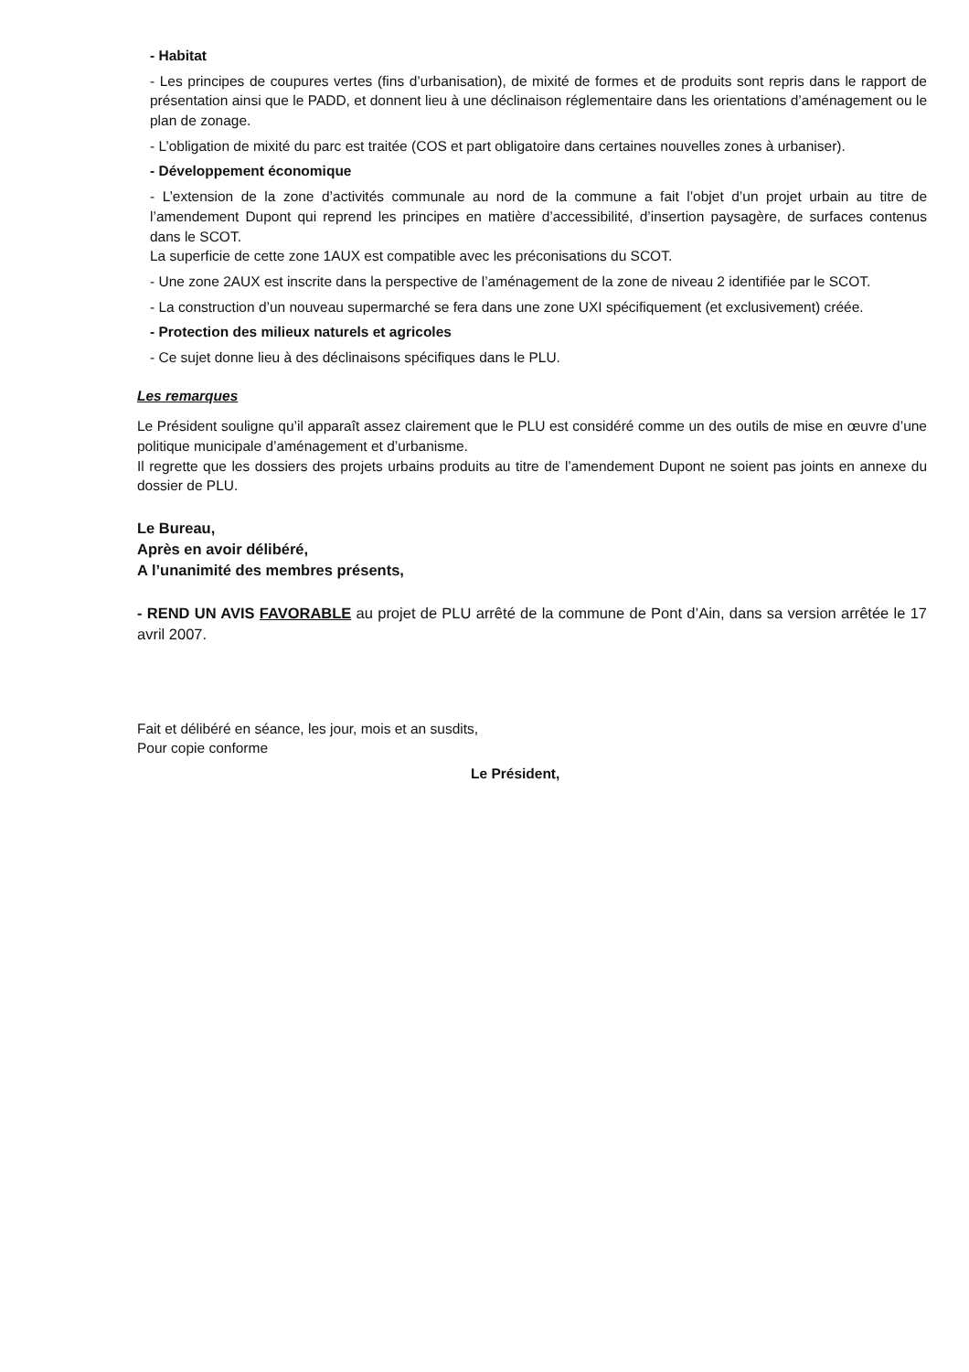- Habitat
- Les principes de coupures vertes (fins d’urbanisation), de mixité de formes et de produits sont repris dans le rapport de présentation ainsi que le PADD, et donnent lieu à une déclinaison réglementaire dans les orientations d’aménagement ou le plan de zonage.
- L’obligation de mixité du parc est traitée (COS et part obligatoire dans certaines nouvelles zones à urbaniser).
- Développement économique
- L’extension de la zone d’activités communale au nord de la commune a fait l’objet d’un projet urbain au titre de l’amendement Dupont qui reprend les principes en matière d’accessibilité, d’insertion paysagère, de surfaces contenus dans le SCOT.
La superficie de cette zone 1AUX est compatible avec les préconisations du SCOT.
- Une zone 2AUX est inscrite dans la perspective de l’aménagement de la zone de niveau 2 identifiée par le SCOT.
- La construction d’un nouveau supermarché se fera dans une zone UXI spécifiquement (et exclusivement) créée.
- Protection des milieux naturels et agricoles
- Ce sujet donne lieu à des déclinaisons spécifiques dans le PLU.
Les remarques
Le Président souligne qu’il apparaît assez clairement que le PLU est considéré comme un des outils de mise en œuvre d’une politique municipale d’aménagement et d’urbanisme.
Il regrette que les dossiers des projets urbains produits au titre de l’amendement Dupont ne soient pas joints en annexe du dossier de PLU.
Le Bureau,
Après en avoir délibéré,
A l’unanimité des membres présents,
- REND UN AVIS FAVORABLE au projet de PLU arrêté de la commune de Pont d’Ain, dans sa version arrêtée le 17 avril 2007.
Fait et délibéré en séance, les jour, mois et an susdits,
Pour copie conforme
Le Président,